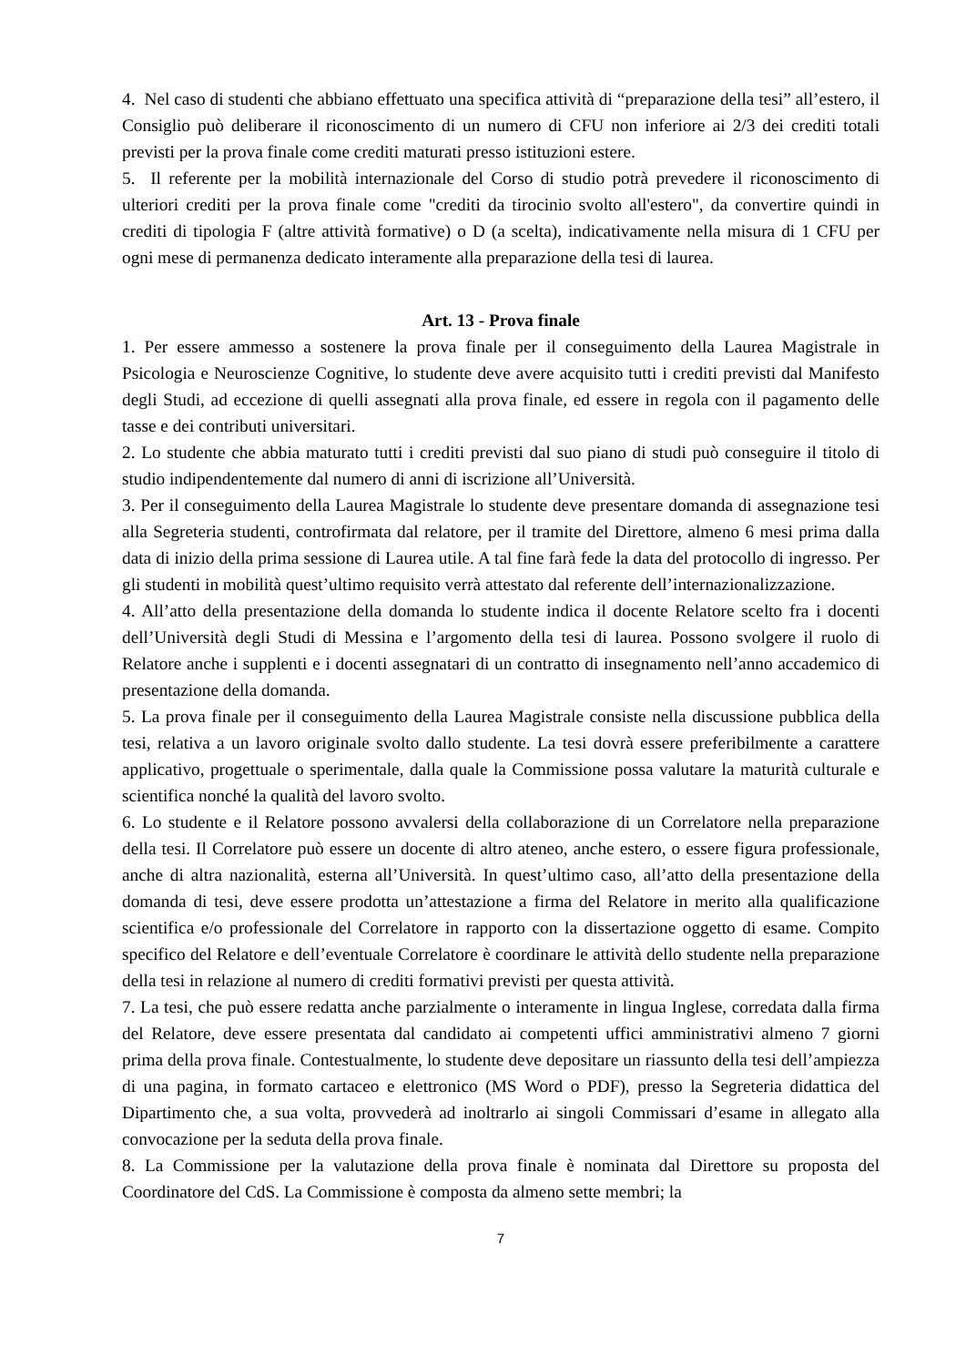4. Nel caso di studenti che abbiano effettuato una specifica attività di “preparazione della tesi” all’estero, il Consiglio può deliberare il riconoscimento di un numero di CFU non inferiore ai 2/3 dei crediti totali previsti per la prova finale come crediti maturati presso istituzioni estere.
5. Il referente per la mobilità internazionale del Corso di studio potrà prevedere il riconoscimento di ulteriori crediti per la prova finale come "crediti da tirocinio svolto all'estero", da convertire quindi in crediti di tipologia F (altre attività formative) o D (a scelta), indicativamente nella misura di 1 CFU per ogni mese di permanenza dedicato interamente alla preparazione della tesi di laurea.
Art. 13 - Prova finale
1. Per essere ammesso a sostenere la prova finale per il conseguimento della Laurea Magistrale in Psicologia e Neuroscienze Cognitive, lo studente deve avere acquisito tutti i crediti previsti dal Manifesto degli Studi, ad eccezione di quelli assegnati alla prova finale, ed essere in regola con il pagamento delle tasse e dei contributi universitari.
2. Lo studente che abbia maturato tutti i crediti previsti dal suo piano di studi può conseguire il titolo di studio indipendentemente dal numero di anni di iscrizione all’Università.
3. Per il conseguimento della Laurea Magistrale lo studente deve presentare domanda di assegnazione tesi alla Segreteria studenti, controfirmata dal relatore, per il tramite del Direttore, almeno 6 mesi prima dalla data di inizio della prima sessione di Laurea utile. A tal fine farà fede la data del protocollo di ingresso. Per gli studenti in mobilità quest’ultimo requisito verrà attestato dal referente dell’internazionalizzazione.
4. All’atto della presentazione della domanda lo studente indica il docente Relatore scelto fra i docenti dell’Università degli Studi di Messina e l’argomento della tesi di laurea. Possono svolgere il ruolo di Relatore anche i supplenti e i docenti assegnatari di un contratto di insegnamento nell’anno accademico di presentazione della domanda.
5. La prova finale per il conseguimento della Laurea Magistrale consiste nella discussione pubblica della tesi, relativa a un lavoro originale svolto dallo studente. La tesi dovrà essere preferibilmente a carattere applicativo, progettuale o sperimentale, dalla quale la Commissione possa valutare la maturità culturale e scientifica nonché la qualità del lavoro svolto.
6. Lo studente e il Relatore possono avvalersi della collaborazione di un Correlatore nella preparazione della tesi. Il Correlatore può essere un docente di altro ateneo, anche estero, o essere figura professionale, anche di altra nazionalità, esterna all’Università. In quest’ultimo caso, all’atto della presentazione della domanda di tesi, deve essere prodotta un’attestazione a firma del Relatore in merito alla qualificazione scientifica e/o professionale del Correlatore in rapporto con la dissertazione oggetto di esame. Compito specifico del Relatore e dell’eventuale Correlatore è coordinare le attività dello studente nella preparazione della tesi in relazione al numero di crediti formativi previsti per questa attività.
7. La tesi, che può essere redatta anche parzialmente o interamente in lingua Inglese, corredata dalla firma del Relatore, deve essere presentata dal candidato ai competenti uffici amministrativi almeno 7 giorni prima della prova finale. Contestualmente, lo studente deve depositare un riassunto della tesi dell’ampiezza di una pagina, in formato cartaceo e elettronico (MS Word o PDF), presso la Segreteria didattica del Dipartimento che, a sua volta, provvederà ad inoltrarlo ai singoli Commissari d’esame in allegato alla convocazione per la seduta della prova finale.
8. La Commissione per la valutazione della prova finale è nominata dal Direttore su proposta del Coordinatore del CdS. La Commissione è composta da almeno sette membri; la
7